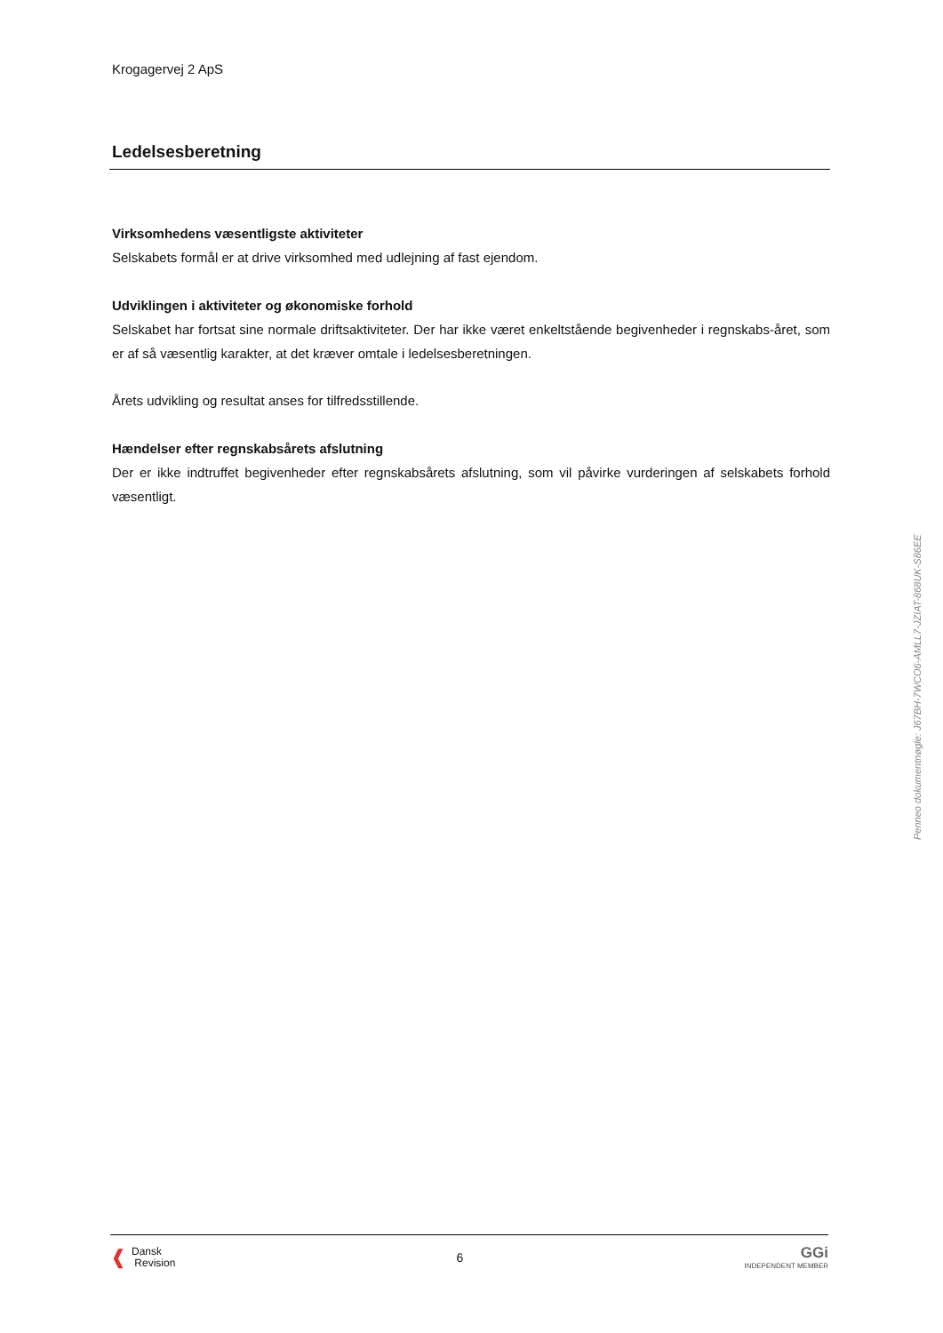Krogagervej 2 ApS
Ledelsesberetning
Virksomhedens væsentligste aktiviteter
Selskabets formål er at drive virksomhed med udlejning af fast ejendom.
Udviklingen i aktiviteter og økonomiske forhold
Selskabet har fortsat sine normale driftsaktiviteter. Der har ikke været enkeltstående begivenheder i regnskabs-året, som er af så væsentlig karakter, at det kræver omtale i ledelsesberetningen.
Årets udvikling og resultat anses for tilfredsstillende.
Hændelser efter regnskabsårets afslutning
Der er ikke indtruffet begivenheder efter regnskabsårets afslutning, som vil påvirke vurderingen af selskabets forhold væsentligt.
Penneo dokumentnøgle: J67BH-7WCO6-AMLL7-JZIAT-868UK-S86EE
❰ Dansk
Revision
6
GGi
INDEPENDENT MEMBER